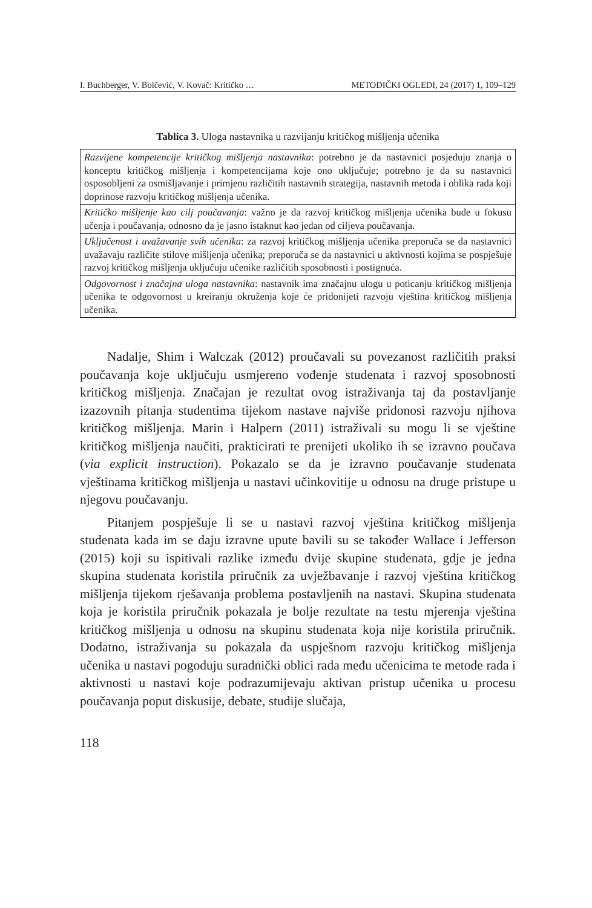I. Buchberger, V. Bolčević, V. Kovač: Kritičko … METODIČKI OGLEDI, 24 (2017) 1, 109–129
Tablica 3. Uloga nastavnika u razvijanju kritičkog mišljenja učenika
| Razvijene kompetencije kritičkog mišljenja nastavnika : potrebno je da nastavnici posjeduju znanja o konceptu kritičkog mišljenja i kompetencijama koje ono uključuje; potrebno je da su nastavnici osposobljeni za osmišljavanje i primjenu različitih nastavnih strategija, nastavnih metoda i oblika rada koji doprinose razvoju kritičkog mišljenja učenika. |
| Kritičko mišljenje kao cilj poučavanja : važno je da razvoj kritičkog mišljenja učenika bude u fokusu učenja i poučavanja, odnosno da je jasno istaknut kao jedan od ciljeva poučavanja. |
| Uključenost i uvažavanje svih učenika : za razvoj kritičkog mišljenja učenika preporuča se da nastavnici uvažavaju različite stilove mišljenja učenika; preporuča se da nastavnici u aktivnosti kojima se pospješuje razvoj kritičkog mišljenja uključuju učenike različitih sposobnosti i postignuća. |
| Odgovornost i značajna uloga nastavnika : nastavnik ima značajnu ulogu u poticanju kritičkog mišljenja učenika te odgovornost u kreiranju okruženja koje će pridonijeti razvoju vještina kritičkog mišljenja učenika. |
Nadalje, Shim i Walczak (2012) proučavali su povezanost različitih praksi poučavanja koje uključuju usmjereno vođenje studenata i razvoj sposobnosti kritičkog mišljenja. Značajan je rezultat ovog istraživanja taj da postavljanje izazovnih pitanja studentima tijekom nastave najviše pridonosi razvoju njihova kritičkog mišljenja. Marin i Halpern (2011) istraživali su mogu li se vještine kritičkog mišljenja naučiti, prakticirati te prenijeti ukoliko ih se izravno poučava (via explicit instruction). Pokazalo se da je izravno poučavanje studenata vještinama kritičkog mišljenja u nastavi učinkovitije u odnosu na druge pristupe u njegovu poučavanju.
Pitanjem pospješuje li se u nastavi razvoj vještina kritičkog mišljenja studenata kada im se daju izravne upute bavili su se također Wallace i Jefferson (2015) koji su ispitivali razlike između dvije skupine studenata, gdje je jedna skupina studenata koristila priručnik za uvježbavanje i razvoj vještina kritičkog mišljenja tijekom rješavanja problema postavljenih na nastavi. Skupina studenata koja je koristila priručnik pokazala je bolje rezultate na testu mjerenja vještina kritičkog mišljenja u odnosu na skupinu studenata koja nije koristila priručnik. Dodatno, istraživanja su pokazala da uspješnom razvoju kritičkog mišljenja učenika u nastavi pogoduju suradnički oblici rada među učenicima te metode rada i aktivnosti u nastavi koje podrazumijevaju aktivan pristup učenika u procesu poučavanja poput diskusije, debate, studije slučaja,
118